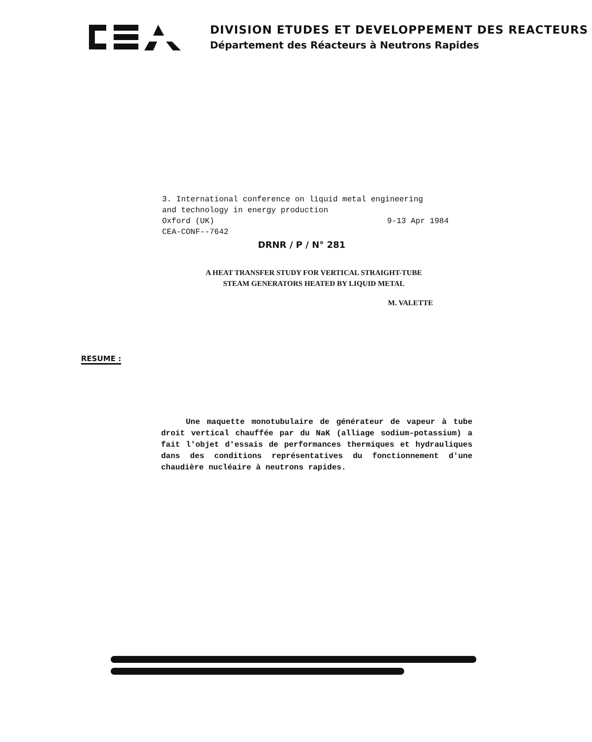DIVISION ETUDES ET DEVELOPPEMENT DES REACTEURS
Département des Réacteurs à Neutrons Rapides
3. International conference on liquid metal engineering
and technology in energy production
Oxford (UK) 9-13 Apr 1984
CEA-CONF--7642
DRNR / P / N° 281
A HEAT TRANSFER STUDY FOR VERTICAL STRAIGHT-TUBE
STEAM GENERATORS HEATED BY LIQUID METAL
M. VALETTE
RESUME :
Une maquette monotubulaire de générateur de vapeur à tube droit vertical chauffée par du NaK (alliage sodium-potassium) a fait l'objet d'essais de performances thermiques et hydrauliques dans des conditions représentatives du fonctionnement d'une chaudière nucléaire à neutrons rapides.